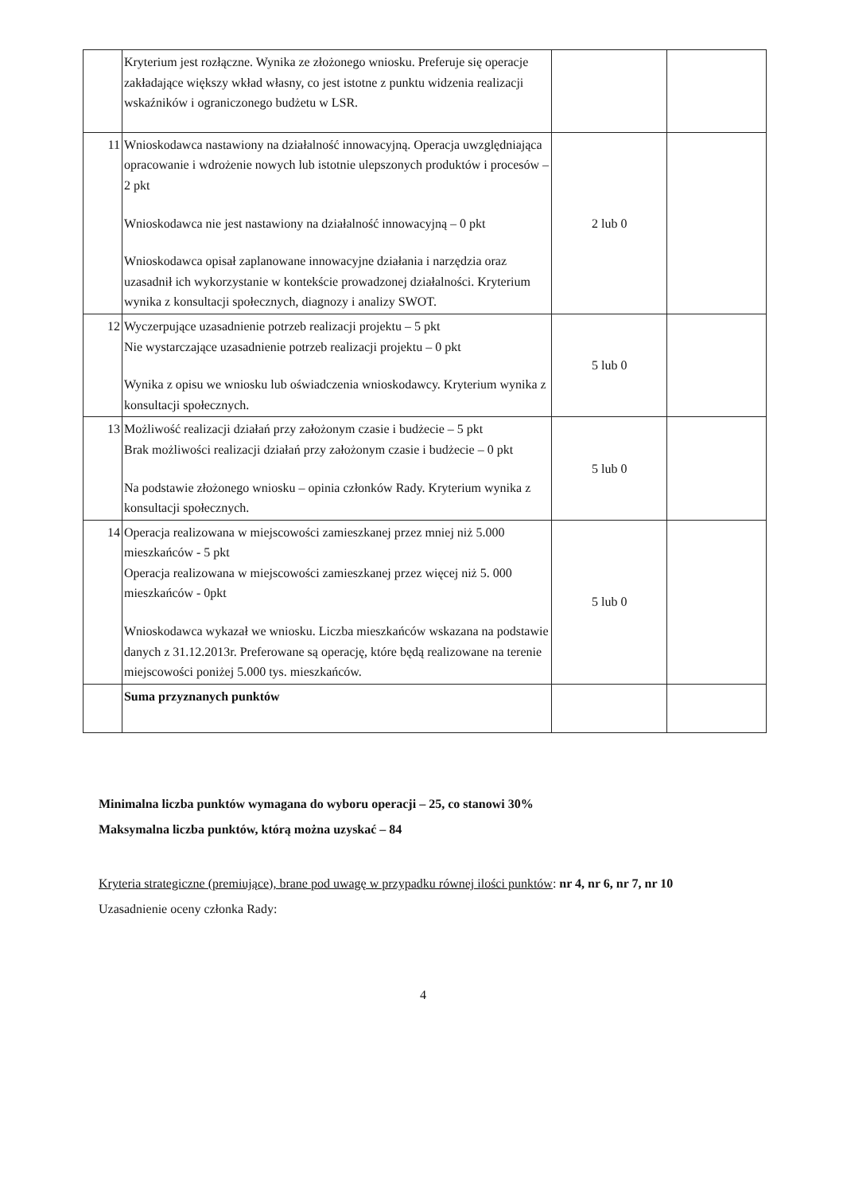| | Kryterium jest rozłączne. Wynika ze złożonego wniosku. Preferuje się operacje zakładające większy wkład własny, co jest istotne z punktu widzenia realizacji wskaźników i ograniczonego budżetu w LSR. | | |
| 11 | Wnioskodawca nastawiony na działalność innowacyjną. Operacja uwzględniająca opracowanie i wdrożenie nowych lub istotnie ulepszonych produktów i procesów – 2 pkt Wnioskodawca nie jest nastawiony na działalność innowacyjną – 0 pkt Wnioskodawca opisał zaplanowane innowacyjne działania i narzędzia oraz uzasadnił ich wykorzystanie w kontekście prowadzonej działalności. Kryterium wynika z konsultacji społecznych, diagnozy i analizy SWOT. | 2 lub 0 | |
| 12 | Wyczerpujące uzasadnienie potrzeb realizacji projektu – 5 pkt Nie wystarczające uzasadnienie potrzeb realizacji projektu – 0 pkt Wynika z opisu we wniosku lub oświadczenia wnioskodawcy. Kryterium wynika z konsultacji społecznych. | 5 lub 0 | |
| 13 | Możliwość realizacji działań przy założonym czasie i budżecie – 5 pkt Brak możliwości realizacji działań przy założonym czasie i budżecie – 0 pkt Na podstawie złożonego wniosku – opinia członków Rady. Kryterium wynika z konsultacji społecznych. | 5 lub 0 | |
| 14 | Operacja realizowana w miejscowości zamieszkanej przez mniej niż 5.000 mieszkańców - 5 pkt Operacja realizowana w miejscowości zamieszkanej przez więcej niż 5. 000 mieszkańców - 0pkt Wnioskodawca wykazał we wniosku. Liczba mieszkańców wskazana na podstawie danych z 31.12.2013r. Preferowane są operację, które będą realizowane na terenie miejscowości poniżej 5.000 tys. mieszkańców. | 5 lub 0 | |
| | Suma przyznanych punktów | | |
Minimalna liczba punktów wymagana do wyboru operacji – 25, co stanowi 30%
Maksymalna liczba punktów, którą można uzyskać – 84
Kryteria strategiczne (premiujące), brane pod uwagę w przypadku równej ilości punktów: nr 4, nr 6, nr 7, nr 10
Uzasadnienie oceny członka Rady:
4